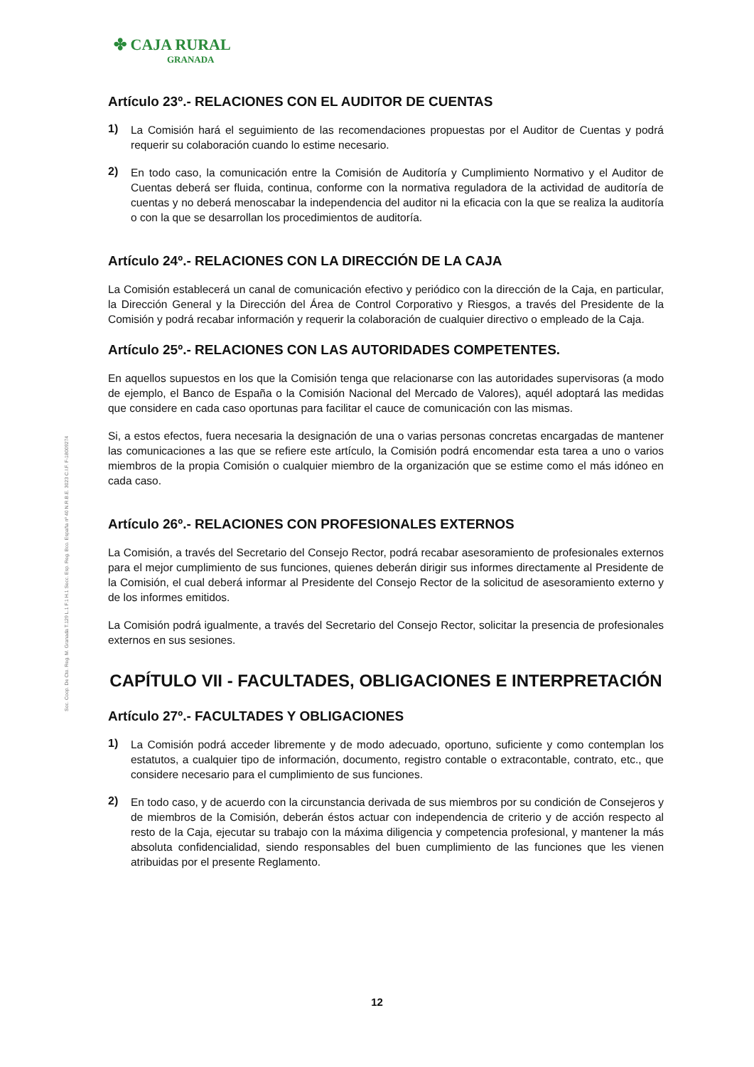Soc. Coop. De Cto. Reg. M. Granada T.129 L.1 F.1 H.1 Secc. Esp. Reg. Bco. España nº 40 N.R.B.E. 3023 C.I.F. F-18009274
✤ CAJA RURAL
GRANADA
Artículo 23º.- RELACIONES CON EL AUDITOR DE CUENTAS
1)
La Comisión hará el seguimiento de las recomendaciones propuestas por el Auditor de Cuentas y podrá requerir su colaboración cuando lo estime necesario.
2)
En todo caso, la comunicación entre la Comisión de Auditoría y Cumplimiento Normativo y el Auditor de Cuentas deberá ser fluida, continua, conforme con la normativa reguladora de la actividad de auditoría de cuentas y no deberá menoscabar la independencia del auditor ni la eficacia con la que se realiza la auditoría o con la que se desarrollan los procedimientos de auditoría.
Artículo 24º.- RELACIONES CON LA DIRECCIÓN DE LA CAJA
La Comisión establecerá un canal de comunicación efectivo y periódico con la dirección de la Caja, en particular, la Dirección General y la Dirección del Área de Control Corporativo y Riesgos, a través del Presidente de la Comisión y podrá recabar información y requerir la colaboración de cualquier directivo o empleado de la Caja.
Artículo 25º.- RELACIONES CON LAS AUTORIDADES COMPETENTES.
En aquellos supuestos en los que la Comisión tenga que relacionarse con las autoridades supervisoras (a modo de ejemplo, el Banco de España o la Comisión Nacional del Mercado de Valores), aquél adoptará las medidas que considere en cada caso oportunas para facilitar el cauce de comunicación con las mismas.
Si, a estos efectos, fuera necesaria la designación de una o varias personas concretas encargadas de mantener las comunicaciones a las que se refiere este artículo, la Comisión podrá encomendar esta tarea a uno o varios miembros de la propia Comisión o cualquier miembro de la organización que se estime como el más idóneo en cada caso.
Artículo 26º.- RELACIONES CON PROFESIONALES EXTERNOS
La Comisión, a través del Secretario del Consejo Rector, podrá recabar asesoramiento de profesionales externos para el mejor cumplimiento de sus funciones, quienes deberán dirigir sus informes directamente al Presidente de la Comisión, el cual deberá informar al Presidente del Consejo Rector de la solicitud de asesoramiento externo y de los informes emitidos.
La Comisión podrá igualmente, a través del Secretario del Consejo Rector, solicitar la presencia de profesionales externos en sus sesiones.
CAPÍTULO VII - FACULTADES, OBLIGACIONES E INTERPRETACIÓN
Artículo 27º.- FACULTADES Y OBLIGACIONES
1)
La Comisión podrá acceder libremente y de modo adecuado, oportuno, suficiente y como contemplan los estatutos, a cualquier tipo de información, documento, registro contable o extracontable, contrato, etc., que considere necesario para el cumplimiento de sus funciones.
2)
En todo caso, y de acuerdo con la circunstancia derivada de sus miembros por su condición de Consejeros y de miembros de la Comisión, deberán éstos actuar con independencia de criterio y de acción respecto al resto de la Caja, ejecutar su trabajo con la máxima diligencia y competencia profesional, y mantener la más absoluta confidencialidad, siendo responsables del buen cumplimiento de las funciones que les vienen atribuidas por el presente Reglamento.
12